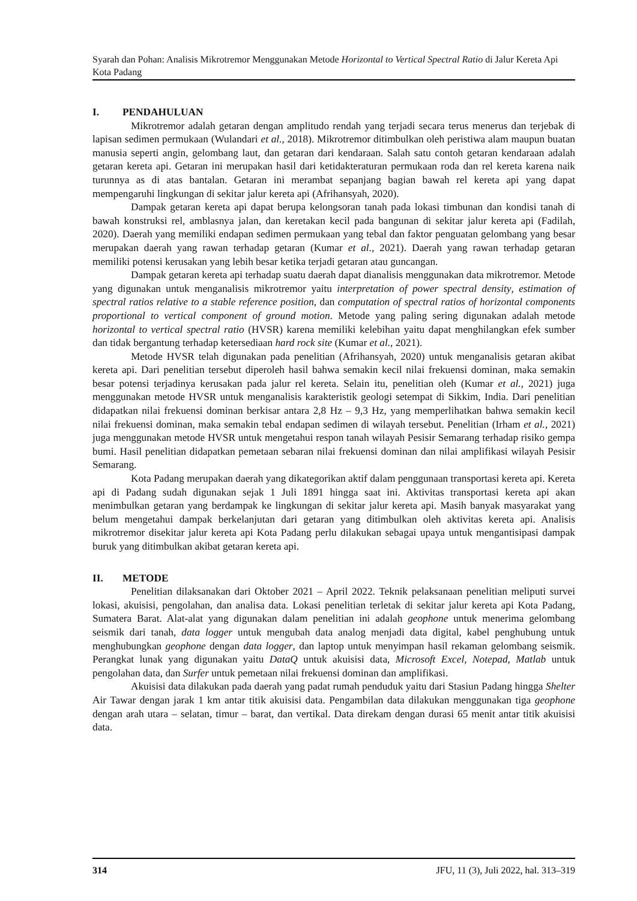Syarah dan Pohan: Analisis Mikrotremor Menggunakan Metode Horizontal to Vertical Spectral Ratio di Jalur Kereta Api Kota Padang
I. PENDAHULUAN
Mikrotremor adalah getaran dengan amplitudo rendah yang terjadi secara terus menerus dan terjebak di lapisan sedimen permukaan (Wulandari et al., 2018). Mikrotremor ditimbulkan oleh peristiwa alam maupun buatan manusia seperti angin, gelombang laut, dan getaran dari kendaraan. Salah satu contoh getaran kendaraan adalah getaran kereta api. Getaran ini merupakan hasil dari ketidakteraturan permukaan roda dan rel kereta karena naik turunnya as di atas bantalan. Getaran ini merambat sepanjang bagian bawah rel kereta api yang dapat mempengaruhi lingkungan di sekitar jalur kereta api (Afrihansyah, 2020).
Dampak getaran kereta api dapat berupa kelongsoran tanah pada lokasi timbunan dan kondisi tanah di bawah konstruksi rel, amblasnya jalan, dan keretakan kecil pada bangunan di sekitar jalur kereta api (Fadilah, 2020). Daerah yang memiliki endapan sedimen permukaan yang tebal dan faktor penguatan gelombang yang besar merupakan daerah yang rawan terhadap getaran (Kumar et al., 2021). Daerah yang rawan terhadap getaran memiliki potensi kerusakan yang lebih besar ketika terjadi getaran atau guncangan.
Dampak getaran kereta api terhadap suatu daerah dapat dianalisis menggunakan data mikrotremor. Metode yang digunakan untuk menganalisis mikrotremor yaitu interpretation of power spectral density, estimation of spectral ratios relative to a stable reference position, dan computation of spectral ratios of horizontal components proportional to vertical component of ground motion. Metode yang paling sering digunakan adalah metode horizontal to vertical spectral ratio (HVSR) karena memiliki kelebihan yaitu dapat menghilangkan efek sumber dan tidak bergantung terhadap ketersediaan hard rock site (Kumar et al., 2021).
Metode HVSR telah digunakan pada penelitian (Afrihansyah, 2020) untuk menganalisis getaran akibat kereta api. Dari penelitian tersebut diperoleh hasil bahwa semakin kecil nilai frekuensi dominan, maka semakin besar potensi terjadinya kerusakan pada jalur rel kereta. Selain itu, penelitian oleh (Kumar et al., 2021) juga menggunakan metode HVSR untuk menganalisis karakteristik geologi setempat di Sikkim, India. Dari penelitian didapatkan nilai frekuensi dominan berkisar antara 2,8 Hz – 9,3 Hz, yang memperlihatkan bahwa semakin kecil nilai frekuensi dominan, maka semakin tebal endapan sedimen di wilayah tersebut. Penelitian (Irham et al., 2021) juga menggunakan metode HVSR untuk mengetahui respon tanah wilayah Pesisir Semarang terhadap risiko gempa bumi. Hasil penelitian didapatkan pemetaan sebaran nilai frekuensi dominan dan nilai amplifikasi wilayah Pesisir Semarang.
Kota Padang merupakan daerah yang dikategorikan aktif dalam penggunaan transportasi kereta api. Kereta api di Padang sudah digunakan sejak 1 Juli 1891 hingga saat ini. Aktivitas transportasi kereta api akan menimbulkan getaran yang berdampak ke lingkungan di sekitar jalur kereta api. Masih banyak masyarakat yang belum mengetahui dampak berkelanjutan dari getaran yang ditimbulkan oleh aktivitas kereta api. Analisis mikrotremor disekitar jalur kereta api Kota Padang perlu dilakukan sebagai upaya untuk mengantisipasi dampak buruk yang ditimbulkan akibat getaran kereta api.
II. METODE
Penelitian dilaksanakan dari Oktober 2021 – April 2022. Teknik pelaksanaan penelitian meliputi survei lokasi, akuisisi, pengolahan, dan analisa data. Lokasi penelitian terletak di sekitar jalur kereta api Kota Padang, Sumatera Barat. Alat-alat yang digunakan dalam penelitian ini adalah geophone untuk menerima gelombang seismik dari tanah, data logger untuk mengubah data analog menjadi data digital, kabel penghubung untuk menghubungkan geophone dengan data logger, dan laptop untuk menyimpan hasil rekaman gelombang seismik. Perangkat lunak yang digunakan yaitu DataQ untuk akuisisi data, Microsoft Excel, Notepad, Matlab untuk pengolahan data, dan Surfer untuk pemetaan nilai frekuensi dominan dan amplifikasi.
Akuisisi data dilakukan pada daerah yang padat rumah penduduk yaitu dari Stasiun Padang hingga Shelter Air Tawar dengan jarak 1 km antar titik akuisisi data. Pengambilan data dilakukan menggunakan tiga geophone dengan arah utara – selatan, timur – barat, dan vertikal. Data direkam dengan durasi 65 menit antar titik akuisisi data.
314 JFU, 11 (3), Juli 2022, hal. 313–319